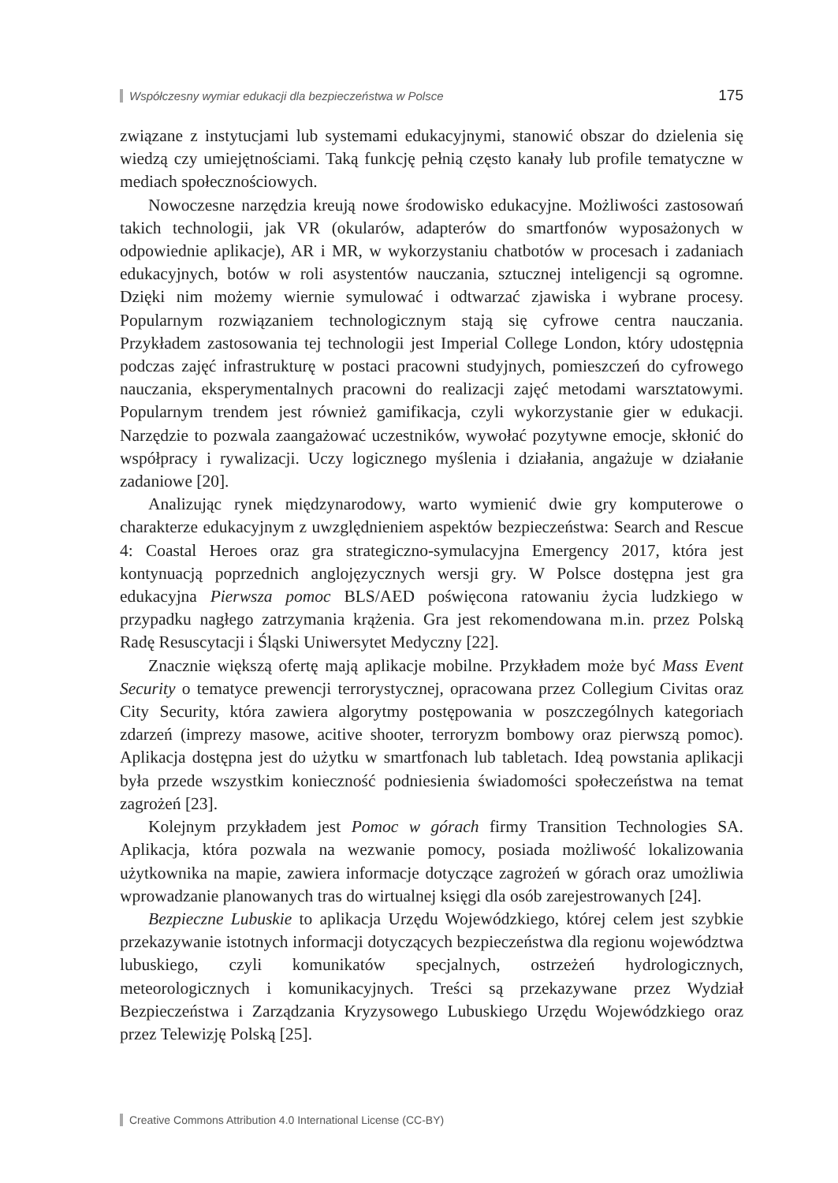Współczesny wymiar edukacji dla bezpieczeństwa w Polsce 175
związane z instytucjami lub systemami edukacyjnymi, stanowić obszar do dzielenia się wiedzą czy umiejętnościami. Taką funkcję pełnią często kanały lub profile tematyczne w mediach społecznościowych.
Nowoczesne narzędzia kreują nowe środowisko edukacyjne. Możliwości zastosowań takich technologii, jak VR (okularów, adapterów do smartfonów wyposażonych w odpowiednie aplikacje), AR i MR, w wykorzystaniu chatbotów w procesach i zadaniach edukacyjnych, botów w roli asystentów nauczania, sztucznej inteligencji są ogromne. Dzięki nim możemy wiernie symulować i odtwarzać zjawiska i wybrane procesy. Popularnym rozwiązaniem technologicznym stają się cyfrowe centra nauczania. Przykładem zastosowania tej technologii jest Imperial College London, który udostępnia podczas zajęć infrastrukturę w postaci pracowni studyjnych, pomieszczeń do cyfrowego nauczania, eksperymentalnych pracowni do realizacji zajęć metodami warsztatowymi. Popularnym trendem jest również gamifikacja, czyli wykorzystanie gier w edukacji. Narzędzie to pozwala zaangażować uczestników, wywołać pozytywne emocje, skłonić do współpracy i rywalizacji. Uczy logicznego myślenia i działania, angażuje w działanie zadaniowe [20].
Analizując rynek międzynarodowy, warto wymienić dwie gry komputerowe o charakterze edukacyjnym z uwzględnieniem aspektów bezpieczeństwa: Search and Rescue 4: Coastal Heroes oraz gra strategiczno-symulacyjna Emergency 2017, która jest kontynuacją poprzednich anglojęzycznych wersji gry. W Polsce dostępna jest gra edukacyjna Pierwsza pomoc BLS/AED poświęcona ratowaniu życia ludzkiego w przypadku nagłego zatrzymania krążenia. Gra jest rekomendowana m.in. przez Polską Radę Resuscytacji i Śląski Uniwersytet Medyczny [22].
Znacznie większą ofertę mają aplikacje mobilne. Przykładem może być Mass Event Security o tematyce prewencji terrorystycznej, opracowana przez Collegium Civitas oraz City Security, która zawiera algorytmy postępowania w poszczególnych kategoriach zdarzeń (imprezy masowe, acitive shooter, terroryzm bombowy oraz pierwszą pomoc). Aplikacja dostępna jest do użytku w smartfonach lub tabletach. Ideą powstania aplikacji była przede wszystkim konieczność podniesienia świadomości społeczeństwa na temat zagrożeń [23].
Kolejnym przykładem jest Pomoc w górach firmy Transition Technologies SA. Aplikacja, która pozwala na wezwanie pomocy, posiada możliwość lokalizowania użytkownika na mapie, zawiera informacje dotyczące zagrożeń w górach oraz umożliwia wprowadzanie planowanych tras do wirtualnej księgi dla osób zarejestrowanych [24].
Bezpieczne Lubuskie to aplikacja Urzędu Wojewódzkiego, której celem jest szybkie przekazywanie istotnych informacji dotyczących bezpieczeństwa dla regionu województwa lubuskiego, czyli komunikatów specjalnych, ostrzeżeń hydrologicznych, meteorologicznych i komunikacyjnych. Treści są przekazywane przez Wydział Bezpieczeństwa i Zarządzania Kryzysowego Lubuskiego Urzędu Wojewódzkiego oraz przez Telewizję Polską [25].
Creative Commons Attribution 4.0 International License (CC-BY)